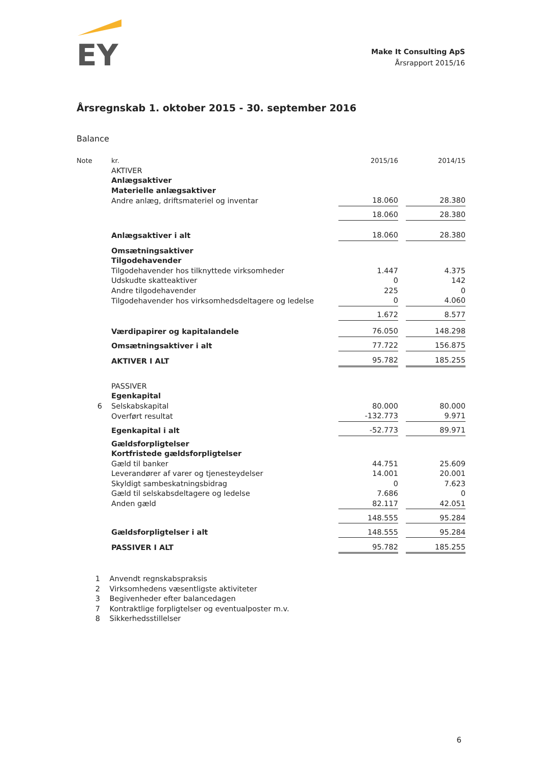EY
Make It Consulting ApS
Årsrapport 2015/16
Årsregnskab 1. oktober 2015 - 30. september 2016
Balance
| Note | kr. | 2015/16 | | 2014/15 |
| | AKTIVER | | | |
| | Anlægsaktiver | | | |
| | Materielle anlægsaktiver | | | |
| | Andre anlæg, driftsmateriel og inventar | 18.060 | | 28.380 |
| | | 18.060 | | 28.380 |
| | Anlægsaktiver i alt | 18.060 | | 28.380 |
| | Omsætningsaktiver | | | |
| | Tilgodehavender | | | |
| | Tilgodehavender hos tilknyttede virksomheder | 1.447 | | 4.375 |
| | Udskudte skatteaktiver | 0 | | 142 |
| | Andre tilgodehavender | 225 | | 0 |
| | Tilgodehavender hos virksomhedsdeltagere og ledelse | 0 | | 4.060 |
| | | 1.672 | | 8.577 |
| | Værdipapirer og kapitalandele | 76.050 | | 148.298 |
| | Omsætningsaktiver i alt | 77.722 | | 156.875 |
| | AKTIVER I ALT | 95.782 | | 185.255 |
| | PASSIVER | | | |
| | Egenkapital | | | |
| 6 | Selskabskapital | 80.000 | | 80.000 |
| | Overført resultat | -132.773 | | 9.971 |
| | Egenkapital i alt | -52.773 | | 89.971 |
| | Gældsforpligtelser | | | |
| | Kortfristede gældsforpligtelser | | | |
| | Gæld til banker | 44.751 | | 25.609 |
| | Leverandører af varer og tjenesteydelser | 14.001 | | 20.001 |
| | Skyldigt sambeskatningsbidrag | 0 | | 7.623 |
| | Gæld til selskabsdeltagere og ledelse | 7.686 | | 0 |
| | Anden gæld | 82.117 | | 42.051 |
| | | 148.555 | | 95.284 |
| | Gældsforpligtelser i alt | 148.555 | | 95.284 |
| | PASSIVER I ALT | 95.782 | | 185.255 |
1 Anvendt regnskabspraksis
2 Virksomhedens væsentligste aktiviteter
3 Begivenheder efter balancedagen
7 Kontraktlige forpligtelser og eventualposter m.v.
8 Sikkerhedsstillelser
6